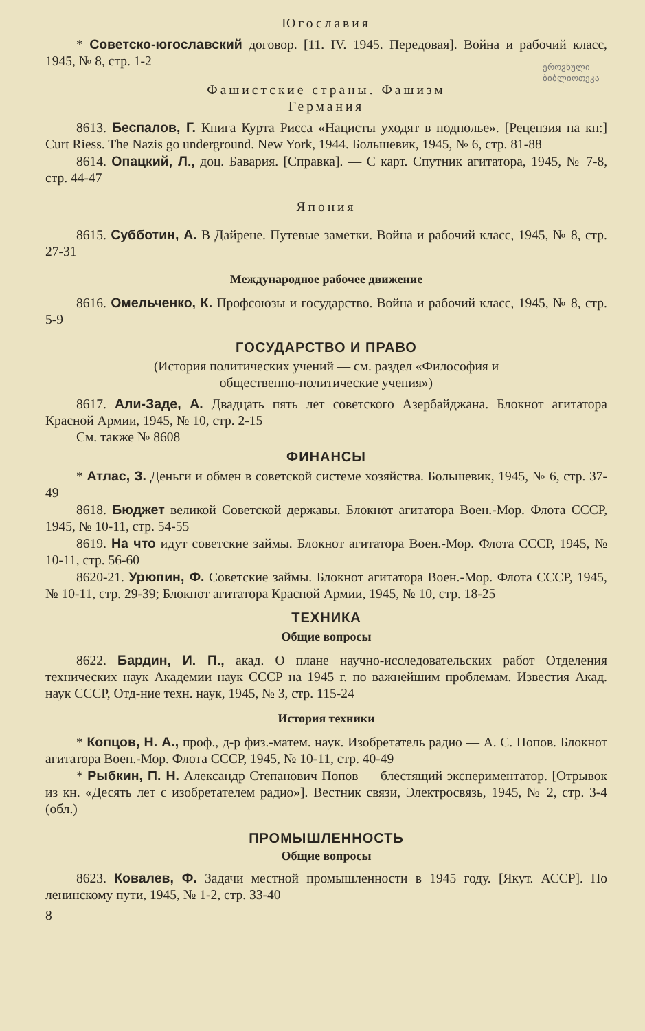Югославия
* Советско-югославский договор. [11. IV. 1945. Передовая]. Война и рабочий класс, 1945, № 8, стр. 1-2
ეროვნული
ბიბლიოთეკა
Фашистские страны. Фашизм
Германия
8613. Беспалов, Г. Книга Курта Рисса «Нацисты уходят в подполье». [Рецензия на кн:] Curt Riess. The Nazis go underground. New York, 1944. Большевик, 1945, № 6, стр. 81-88
8614. Опацкий, Л., доц. Бавария. [Справка]. — С карт. Спутник агитатора, 1945, № 7-8, стр. 44-47
Япония
8615. Субботин, А. В Дайрене. Путевые заметки. Война и рабочий класс, 1945, № 8, стр. 27-31
Международное рабочее движение
8616. Омельченко, К. Профсоюзы и государство. Война и рабочий класс, 1945, № 8, стр. 5-9
ГОСУДАРСТВО И ПРАВО
(История политических учений — см. раздел «Философия и
общественно-политические учения»)
8617. Али-Заде, А. Двадцать пять лет советского Азербайджана. Блокнот агитатора Красной Армии, 1945, № 10, стр. 2-15
См. также № 8608
ФИНАНСЫ
* Атлас, З. Деньги и обмен в советской системе хозяйства. Большевик, 1945, № 6, стр. 37-49
8618. Бюджет великой Советской державы. Блокнот агитатора Воен.-Мор. Флота СССР, 1945, № 10-11, стр. 54-55
8619. На что идут советские займы. Блокнот агитатора Воен.-Мор. Флота СССР, 1945, № 10-11, стр. 56-60
8620-21. Урюпин, Ф. Советские займы. Блокнот агитатора Воен.-Мор. Флота СССР, 1945, № 10-11, стр. 29-39; Блокнот агитатора Красной Армии, 1945, № 10, стр. 18-25
ТЕХНИКА
Общие вопросы
8622. Бардин, И. П., акад. О плане научно-исследовательских работ Отделения технических наук Академии наук СССР на 1945 г. по важнейшим проблемам. Известия Акад. наук СССР, Отд-ние техн. наук, 1945, № 3, стр. 115-24
История техники
* Копцов, Н. А., проф., д-р физ.-матем. наук. Изобретатель радио — А. С. Попов. Блокнот агитатора Воен.-Мор. Флота СССР, 1945, № 10-11, стр. 40-49
* Рыбкин, П. Н. Александр Степанович Попов — блестящий экспериментатор. [Отрывок из кн. «Десять лет с изобретателем радио»]. Вестник связи, Электросвязь, 1945, № 2, стр. 3-4 (обл.)
ПРОМЫШЛЕННОСТЬ
Общие вопросы
8623. Ковалев, Ф. Задачи местной промышленности в 1945 году. [Якут. АССР]. По ленинскому пути, 1945, № 1-2, стр. 33-40
8